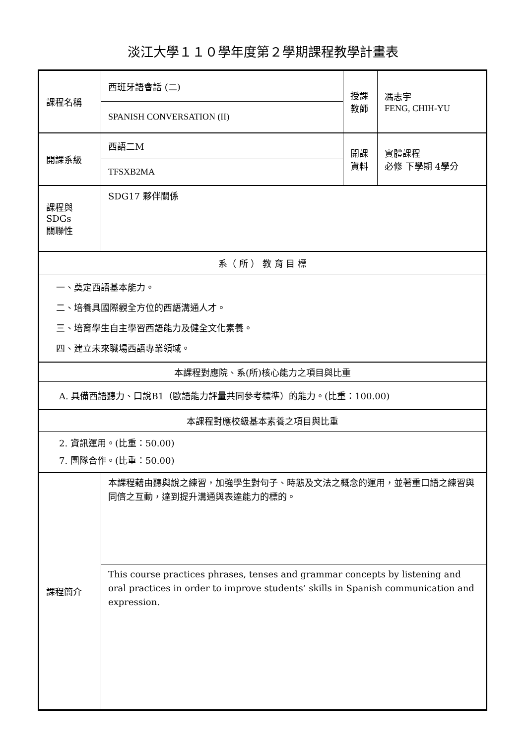淡江大學１１０學年度第２學期課程教學計畫表
| 課程名稱 | 西班牙語會話 (二) | 授課 教師 | 馮志宇 FENG, CHIH-YU |
| | SPANISH CONVERSATION (II) | | |
| 開課系級 | 西語二M | 開課 資料 | 實體課程 必修 下學期 4學分 |
| | TFSXB2MA | | |
| 課程與SDGs 關聯性 | SDG17 夥伴關係 | | |
| 系（ 所 ） 教 育 目 標 | | | |
| 一、奠定西語基本能力。 二、培養具國際觀全方位的西語溝通人才。 三、培育學生自主學習西語能力及健全文化素養。 四、建立未來職場西語專業領域。 | | | |
| 本課程對應院、系(所)核心能力之項目與比重 | | | |
| A. 具備西語聽力、口說B1（歐語能力評量共同參考標準）的能力。(比重：100.00) | | | |
| 本課程對應校級基本素養之項目與比重 | | | |
| 2. 資訊運用。(比重：50.00) 7. 團隊合作。(比重：50.00) | | | |
| 課程簡介 | 本課程藉由聽與說之練習，加強學生對句子、時態及文法之概念的運用，並著重口語之練習與同儕之互動，達到提升溝通與表達能力的標的。 | | |
| | This course practices phrases, tenses and grammar concepts by listening and oral practices in order to improve students’ skills in Spanish communication and expression. | | |